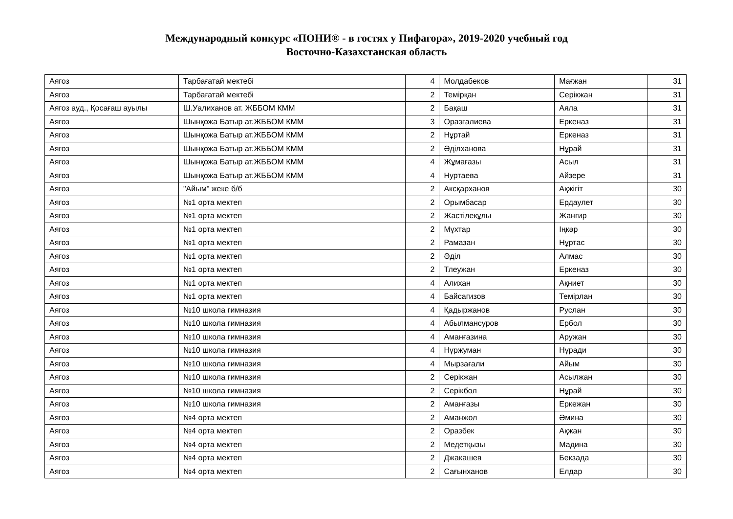Международный конкурс «ПОНИ® - в гостях у Пифагора», 2019-2020 учебный год
Восточно-Казахстанская область
| Аягоз | Тарбағатай мектебі | 4 | Молдабеков | Мағжан | 31 |
| Аягоз | Тарбағатай мектебі | 2 | Темірқан | Серікжан | 31 |
| Аягоз ауд., Қосағаш ауылы | Ш.Уалиханов ат. ЖББОМ КММ | 2 | Бақаш | Аяла | 31 |
| Аягоз | Шынқожа Батыр ат.ЖББОМ КММ | 3 | Оразғалиева | Еркеназ | 31 |
| Аягоз | Шынқожа Батыр ат.ЖББОМ КММ | 2 | Нұртай | Еркеназ | 31 |
| Аягоз | Шынқожа Батыр ат.ЖББОМ КММ | 2 | Әділханова | Нұрай | 31 |
| Аягоз | Шынқожа Батыр ат.ЖББОМ КММ | 4 | Жұмағазы | Асыл | 31 |
| Аягоз | Шынқожа Батыр ат.ЖББОМ КММ | 4 | Нуртаева | Айзере | 31 |
| Аягоз | "Айым" жеке б/б | 2 | Аксқарханов | Ақжігіт | 30 |
| Аягоз | №1 орта мектеп | 2 | Орымбасар | Ердаулет | 30 |
| Аягоз | №1 орта мектеп | 2 | Жастілекұлы | Жангир | 30 |
| Аягоз | №1 орта мектеп | 2 | Мұхтар | Іңкәр | 30 |
| Аягоз | №1 орта мектеп | 2 | Рамазан | Нұртас | 30 |
| Аягоз | №1 орта мектеп | 2 | Әділ | Алмас | 30 |
| Аягоз | №1 орта мектеп | 2 | Тлеужан | Еркеназ | 30 |
| Аягоз | №1 орта мектеп | 4 | Алихан | Ақниет | 30 |
| Аягоз | №1 орта мектеп | 4 | Байсагизов | Темірлан | 30 |
| Аягоз | №10 школа гимназия | 4 | Қадыржанов | Руслан | 30 |
| Аягоз | №10 школа гимназия | 4 | Абылмансуров | Ербол | 30 |
| Аягоз | №10 школа гимназия | 4 | Аманғазина | Аружан | 30 |
| Аягоз | №10 школа гимназия | 4 | Нұржуман | Нұради | 30 |
| Аягоз | №10 школа гимназия | 4 | Мырзағали | Айым | 30 |
| Аягоз | №10 школа гимназия | 2 | Серікжан | Асылжан | 30 |
| Аягоз | №10 школа гимназия | 2 | Серікбол | Нұрай | 30 |
| Аягоз | №10 школа гимназия | 2 | Аманғазы | Еркежан | 30 |
| Аягоз | №4 орта мектеп | 2 | Аманжол | Әмина | 30 |
| Аягоз | №4 орта мектеп | 2 | Оразбек | Ақжан | 30 |
| Аягоз | №4 орта мектеп | 2 | Медетқызы | Мадина | 30 |
| Аягоз | №4 орта мектеп | 2 | Джакашев | Бекзада | 30 |
| Аягоз | №4 орта мектеп | 2 | Сағынханов | Елдар | 30 |